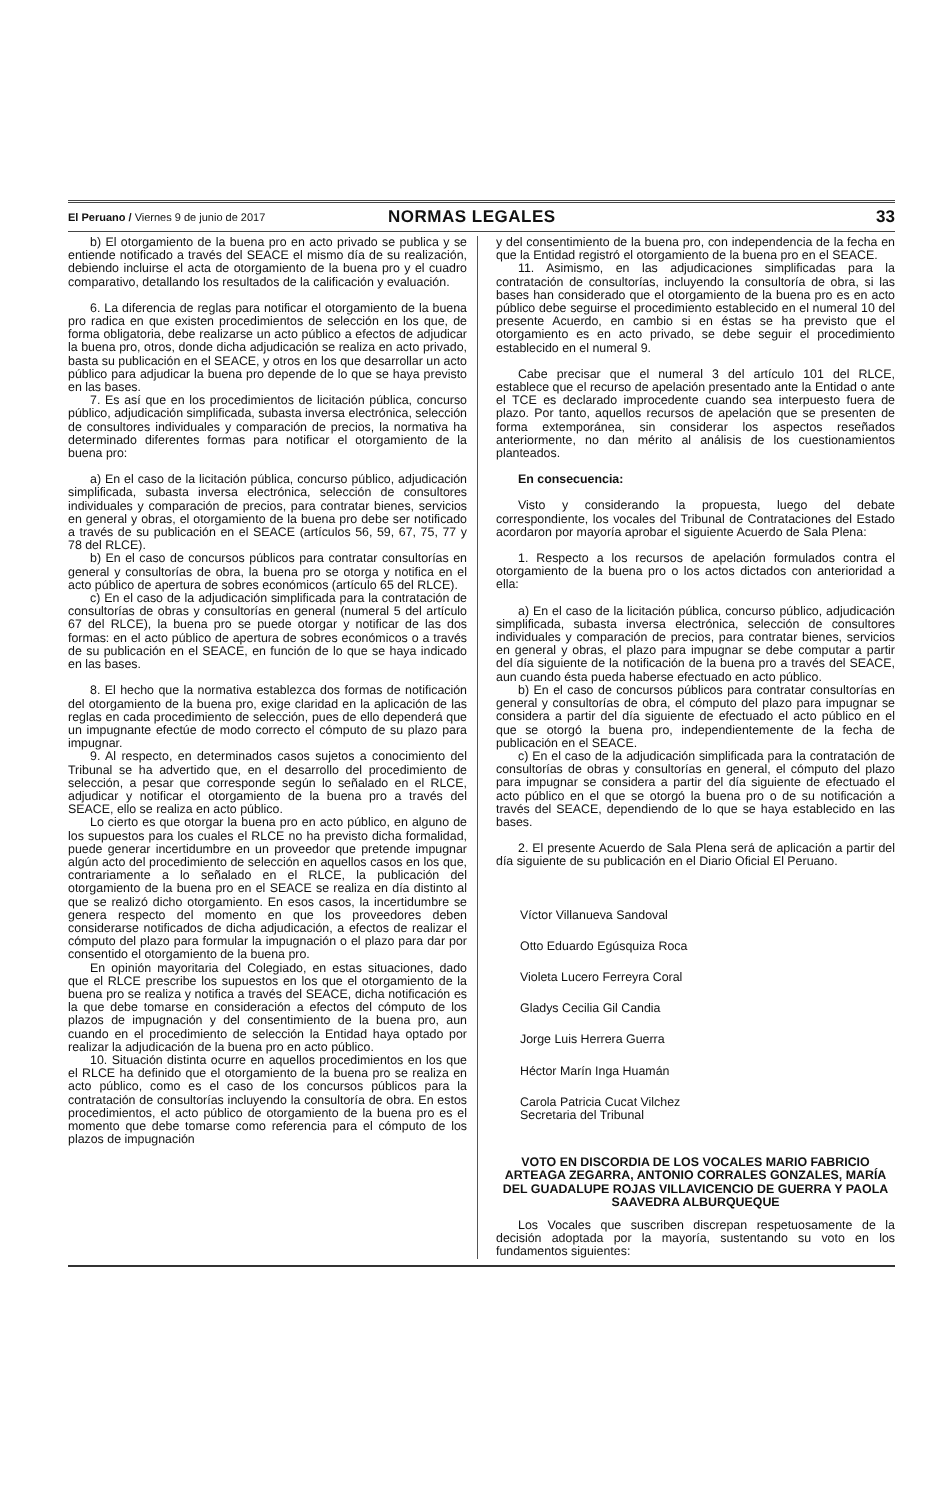El Peruano / Viernes 9 de junio de 2017
NORMAS LEGALES 33
b) El otorgamiento de la buena pro en acto privado se publica y se entiende notificado a través del SEACE el mismo día de su realización, debiendo incluirse el acta de otorgamiento de la buena pro y el cuadro comparativo, detallando los resultados de la calificación y evaluación.
6. La diferencia de reglas para notificar el otorgamiento de la buena pro radica en que existen procedimientos de selección en los que, de forma obligatoria, debe realizarse un acto público a efectos de adjudicar la buena pro, otros, donde dicha adjudicación se realiza en acto privado, basta su publicación en el SEACE, y otros en los que desarrollar un acto público para adjudicar la buena pro depende de lo que se haya previsto en las bases.
7. Es así que en los procedimientos de licitación pública, concurso público, adjudicación simplificada, subasta inversa electrónica, selección de consultores individuales y comparación de precios, la normativa ha determinado diferentes formas para notificar el otorgamiento de la buena pro:
a) En el caso de la licitación pública, concurso público, adjudicación simplificada, subasta inversa electrónica, selección de consultores individuales y comparación de precios, para contratar bienes, servicios en general y obras, el otorgamiento de la buena pro debe ser notificado a través de su publicación en el SEACE (artículos 56, 59, 67, 75, 77 y 78 del RLCE).
b) En el caso de concursos públicos para contratar consultorías en general y consultorías de obra, la buena pro se otorga y notifica en el acto público de apertura de sobres económicos (artículo 65 del RLCE).
c) En el caso de la adjudicación simplificada para la contratación de consultorías de obras y consultorías en general (numeral 5 del artículo 67 del RLCE), la buena pro se puede otorgar y notificar de las dos formas: en el acto público de apertura de sobres económicos o a través de su publicación en el SEACE, en función de lo que se haya indicado en las bases.
8. El hecho que la normativa establezca dos formas de notificación del otorgamiento de la buena pro, exige claridad en la aplicación de las reglas en cada procedimiento de selección, pues de ello dependerá que un impugnante efectúe de modo correcto el cómputo de su plazo para impugnar.
9. Al respecto, en determinados casos sujetos a conocimiento del Tribunal se ha advertido que, en el desarrollo del procedimiento de selección, a pesar que corresponde según lo señalado en el RLCE, adjudicar y notificar el otorgamiento de la buena pro a través del SEACE, ello se realiza en acto público.
Lo cierto es que otorgar la buena pro en acto público, en alguno de los supuestos para los cuales el RLCE no ha previsto dicha formalidad, puede generar incertidumbre en un proveedor que pretende impugnar algún acto del procedimiento de selección en aquellos casos en los que, contrariamente a lo señalado en el RLCE, la publicación del otorgamiento de la buena pro en el SEACE se realiza en día distinto al que se realizó dicho otorgamiento. En esos casos, la incertidumbre se genera respecto del momento en que los proveedores deben considerarse notificados de dicha adjudicación, a efectos de realizar el cómputo del plazo para formular la impugnación o el plazo para dar por consentido el otorgamiento de la buena pro.
En opinión mayoritaria del Colegiado, en estas situaciones, dado que el RLCE prescribe los supuestos en los que el otorgamiento de la buena pro se realiza y notifica a través del SEACE, dicha notificación es la que debe tomarse en consideración a efectos del cómputo de los plazos de impugnación y del consentimiento de la buena pro, aun cuando en el procedimiento de selección la Entidad haya optado por realizar la adjudicación de la buena pro en acto público.
10. Situación distinta ocurre en aquellos procedimientos en los que el RLCE ha definido que el otorgamiento de la buena pro se realiza en acto público, como es el caso de los concursos públicos para la contratación de consultorías incluyendo la consultoría de obra. En estos procedimientos, el acto público de otorgamiento de la buena pro es el momento que debe tomarse como referencia para el cómputo de los plazos de impugnación
y del consentimiento de la buena pro, con independencia de la fecha en que la Entidad registró el otorgamiento de la buena pro en el SEACE.
11. Asimismo, en las adjudicaciones simplificadas para la contratación de consultorías, incluyendo la consultoría de obra, si las bases han considerado que el otorgamiento de la buena pro es en acto público debe seguirse el procedimiento establecido en el numeral 10 del presente Acuerdo, en cambio si en éstas se ha previsto que el otorgamiento es en acto privado, se debe seguir el procedimiento establecido en el numeral 9.
Cabe precisar que el numeral 3 del artículo 101 del RLCE, establece que el recurso de apelación presentado ante la Entidad o ante el TCE es declarado improcedente cuando sea interpuesto fuera de plazo. Por tanto, aquellos recursos de apelación que se presenten de forma extemporánea, sin considerar los aspectos reseñados anteriormente, no dan mérito al análisis de los cuestionamientos planteados.
En consecuencia:
Visto y considerando la propuesta, luego del debate correspondiente, los vocales del Tribunal de Contrataciones del Estado acordaron por mayoría aprobar el siguiente Acuerdo de Sala Plena:
1. Respecto a los recursos de apelación formulados contra el otorgamiento de la buena pro o los actos dictados con anterioridad a ella:
a) En el caso de la licitación pública, concurso público, adjudicación simplificada, subasta inversa electrónica, selección de consultores individuales y comparación de precios, para contratar bienes, servicios en general y obras, el plazo para impugnar se debe computar a partir del día siguiente de la notificación de la buena pro a través del SEACE, aun cuando ésta pueda haberse efectuado en acto público.
b) En el caso de concursos públicos para contratar consultorías en general y consultorías de obra, el cómputo del plazo para impugnar se considera a partir del día siguiente de efectuado el acto público en el que se otorgó la buena pro, independientemente de la fecha de publicación en el SEACE.
c) En el caso de la adjudicación simplificada para la contratación de consultorías de obras y consultorías en general, el cómputo del plazo para impugnar se considera a partir del día siguiente de efectuado el acto público en el que se otorgó la buena pro o de su notificación a través del SEACE, dependiendo de lo que se haya establecido en las bases.
2. El presente Acuerdo de Sala Plena será de aplicación a partir del día siguiente de su publicación en el Diario Oficial El Peruano.
Víctor Villanueva Sandoval
Otto Eduardo Egúsquiza Roca
Violeta Lucero Ferreyra Coral
Gladys Cecilia Gil Candia
Jorge Luis Herrera Guerra
Héctor Marín Inga Huamán
Carola Patricia Cucat Vilchez
Secretaria del Tribunal
VOTO EN DISCORDIA DE LOS VOCALES MARIO FABRICIO ARTEAGA ZEGARRA, ANTONIO CORRALES GONZALES, MARÍA DEL GUADALUPE ROJAS VILLAVICENCIO DE GUERRA Y PAOLA SAAVEDRA ALBURQUEQUE
Los Vocales que suscriben discrepan respetuosamente de la decisión adoptada por la mayoría, sustentando su voto en los fundamentos siguientes: